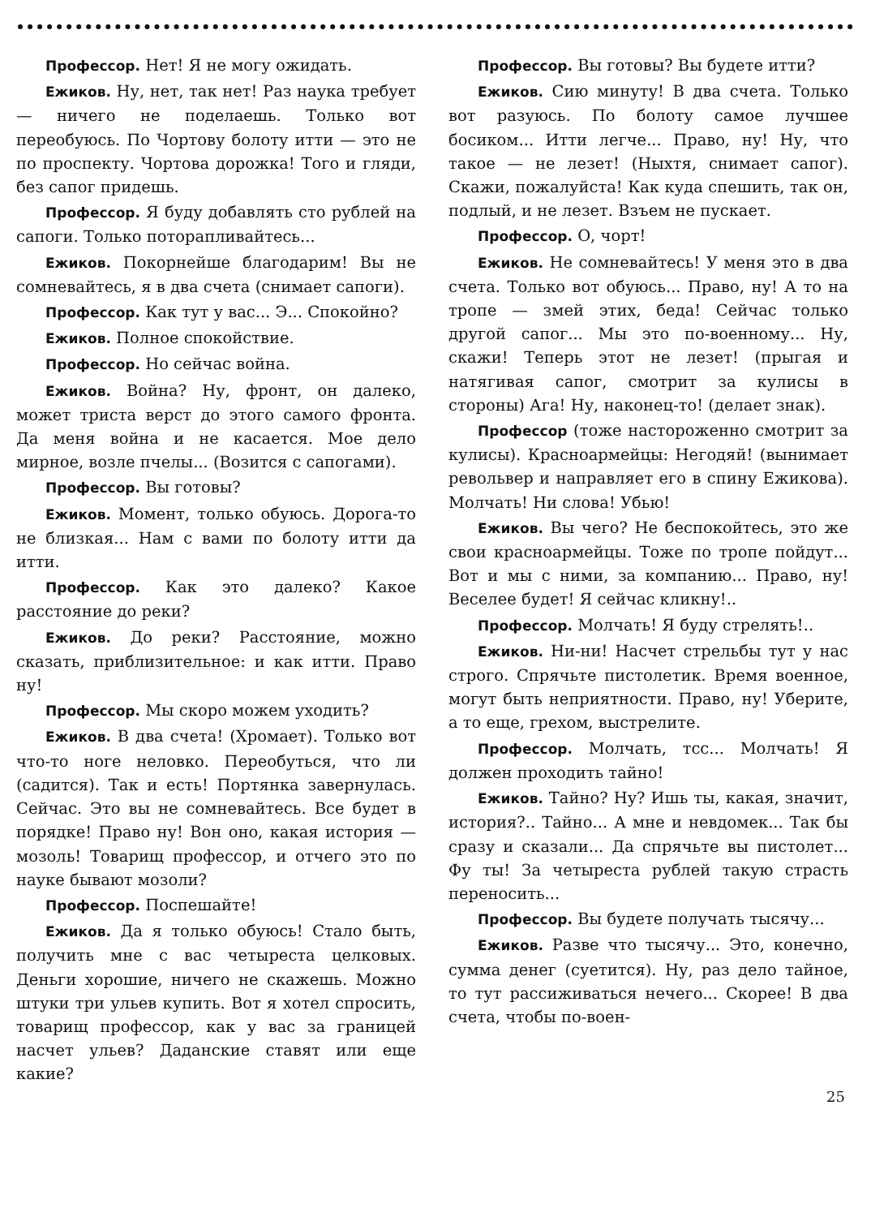Профессор. Нет! Я не могу ожидать.
Ежиков. Ну, нет, так нет! Раз наука требует — ничего не поделаешь. Только вот переобуюсь. По Чортову болоту итти — это не по проспекту. Чортова дорожка! Того и гляди, без сапог придешь.
Профессор. Я буду добавлять сто рублей на сапоги. Только поторапливайтесь...
Ежиков. Покорнейше благодарим! Вы не сомневайтесь, я в два счета (снимает сапоги).
Профессор. Как тут у вас... Э... Спокойно?
Ежиков. Полное спокойствие.
Профессор. Но сейчас война.
Ежиков. Война? Ну, фронт, он далеко, может триста верст до этого самого фронта. Да меня война и не касается. Мое дело мирное, возле пчелы... (Возится с сапогами).
Профессор. Вы готовы?
Ежиков. Момент, только обуюсь. Дорога-то не близкая... Нам с вами по болоту итти да итти.
Профессор. Как это далеко? Какое расстояние до реки?
Ежиков. До реки? Расстояние, можно сказать, приблизительное: и как итти. Право ну!
Профессор. Мы скоро можем уходить?
Ежиков. В два счета! (Хромает). Только вот что-то ноге неловко. Переобуться, что ли (садится). Так и есть! Портянка завернулась. Сейчас. Это вы не сомневайтесь. Все будет в порядке! Право ну! Вон оно, какая история — мозоль! Товарищ профессор, и отчего это по науке бывают мозоли?
Профессор. Поспешайте!
Ежиков. Да я только обуюсь! Стало быть, получить мне с вас четыреста целковых. Деньги хорошие, ничего не скажешь. Можно штуки три ульев купить. Вот я хотел спросить, товарищ профессор, как у вас за границей насчет ульев? Даданские ставят или еще какие?
Профессор. Вы готовы? Вы будете итти?
Ежиков. Сию минуту! В два счета. Только вот разуюсь. По болоту самое лучшее босиком... Итти легче... Право, ну! Ну, что такое — не лезет! (Ныхтя, снимает сапог). Скажи, пожалуйста! Как куда спешить, так он, подлый, и не лезет. Взъем не пускает.
Профессор. О, чорт!
Ежиков. Не сомневайтесь! У меня это в два счета. Только вот обуюсь... Право, ну! А то на тропе — змей этих, беда! Сейчас только другой сапог... Мы это по-военному... Ну, скажи! Теперь этот не лезет! (прыгая и натягивая сапог, смотрит за кулисы в стороны) Ага! Ну, наконец-то! (делает знак).
Профессор (тоже настороженно смотрит за кулисы). Красноармейцы: Негодяй! (вынимает револьвер и направляет его в спину Ежикова). Молчать! Ни слова! Убью!
Ежиков. Вы чего? Не беспокойтесь, это же свои красноармейцы. Тоже по тропе пойдут... Вот и мы с ними, за компанию... Право, ну! Веселее будет! Я сейчас кликну!..
Профессор. Молчать! Я буду стрелять!..
Ежиков. Ни-ни! Насчет стрельбы тут у нас строго. Спрячьте пистолетик. Время военное, могут быть неприятности. Право, ну! Уберите, а то еще, грехом, выстрелите.
Профессор. Молчать, тсс... Молчать! Я должен проходить тайно!
Ежиков. Тайно? Ну? Ишь ты, какая, значит, история?.. Тайно... А мне и невдомек... Так бы сразу и сказали... Да спрячьте вы пистолет... Фу ты! За четыреста рублей такую страсть переносить...
Профессор. Вы будете получать тысячу...
Ежиков. Разве что тысячу... Это, конечно, сумма денег (суетится). Ну, раз дело тайное, то тут рассиживаться нечего... Скорее! В два счета, чтобы по-воен-
25